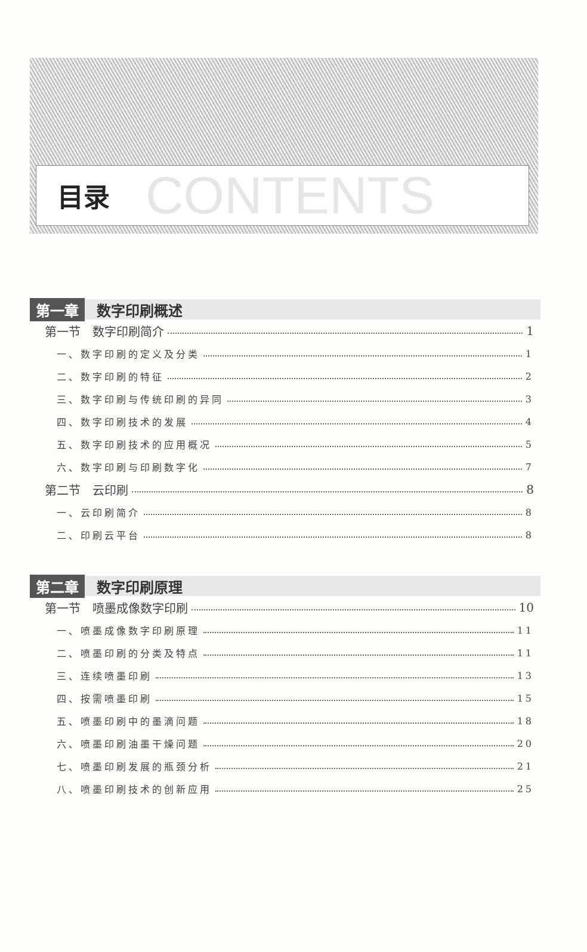目录 CONTENTS
第一章 数字印刷概述
第一节　数字印刷简介 1
一、数字印刷的定义及分类 1
二、数字印刷的特征 2
三、数字印刷与传统印刷的异同 3
四、数字印刷技术的发展 4
五、数字印刷技术的应用概况 5
六、数字印刷与印刷数字化 7
第二节　云印刷 8
一、云印刷简介 8
二、印刷云平台 8
第二章 数字印刷原理
第一节　喷墨成像数字印刷 10
一、喷墨成像数字印刷原理 11
二、喷墨印刷的分类及特点 11
三、连续喷墨印刷 13
四、按需喷墨印刷 15
五、喷墨印刷中的墨滴问题 18
六、喷墨印刷油墨干燥问题 20
七、喷墨印刷发展的瓶颈分析 21
八、喷墨印刷技术的创新应用 25